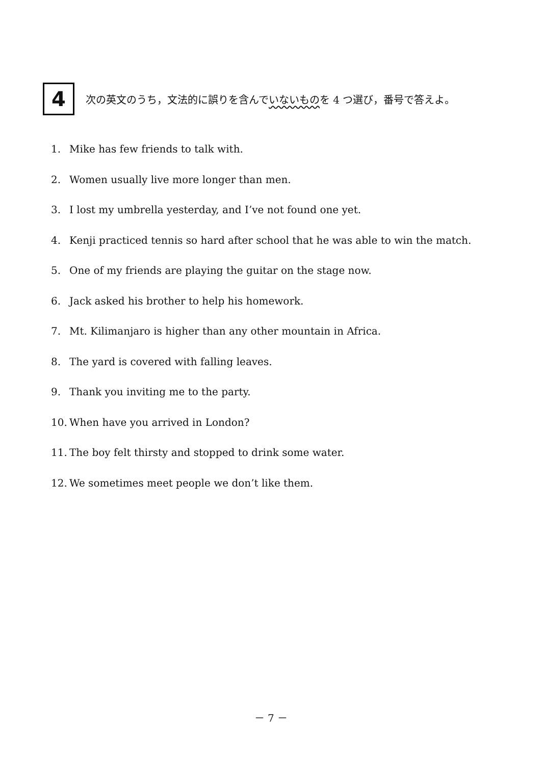4
次の英文のうち，文法的に誤りを含んでいないものを 4 つ選び，番号で答えよ。
1. Mike has few friends to talk with.
2. Women usually live more longer than men.
3. I lost my umbrella yesterday, and I’ve not found one yet.
4. Kenji practiced tennis so hard after school that he was able to win the match.
5. One of my friends are playing the guitar on the stage now.
6. Jack asked his brother to help his homework.
7. Mt. Kilimanjaro is higher than any other mountain in Africa.
8. The yard is covered with falling leaves.
9. Thank you inviting me to the party.
10. When have you arrived in London?
11. The boy felt thirsty and stopped to drink some water.
12. We sometimes meet people we don’t like them.
－ 7 －